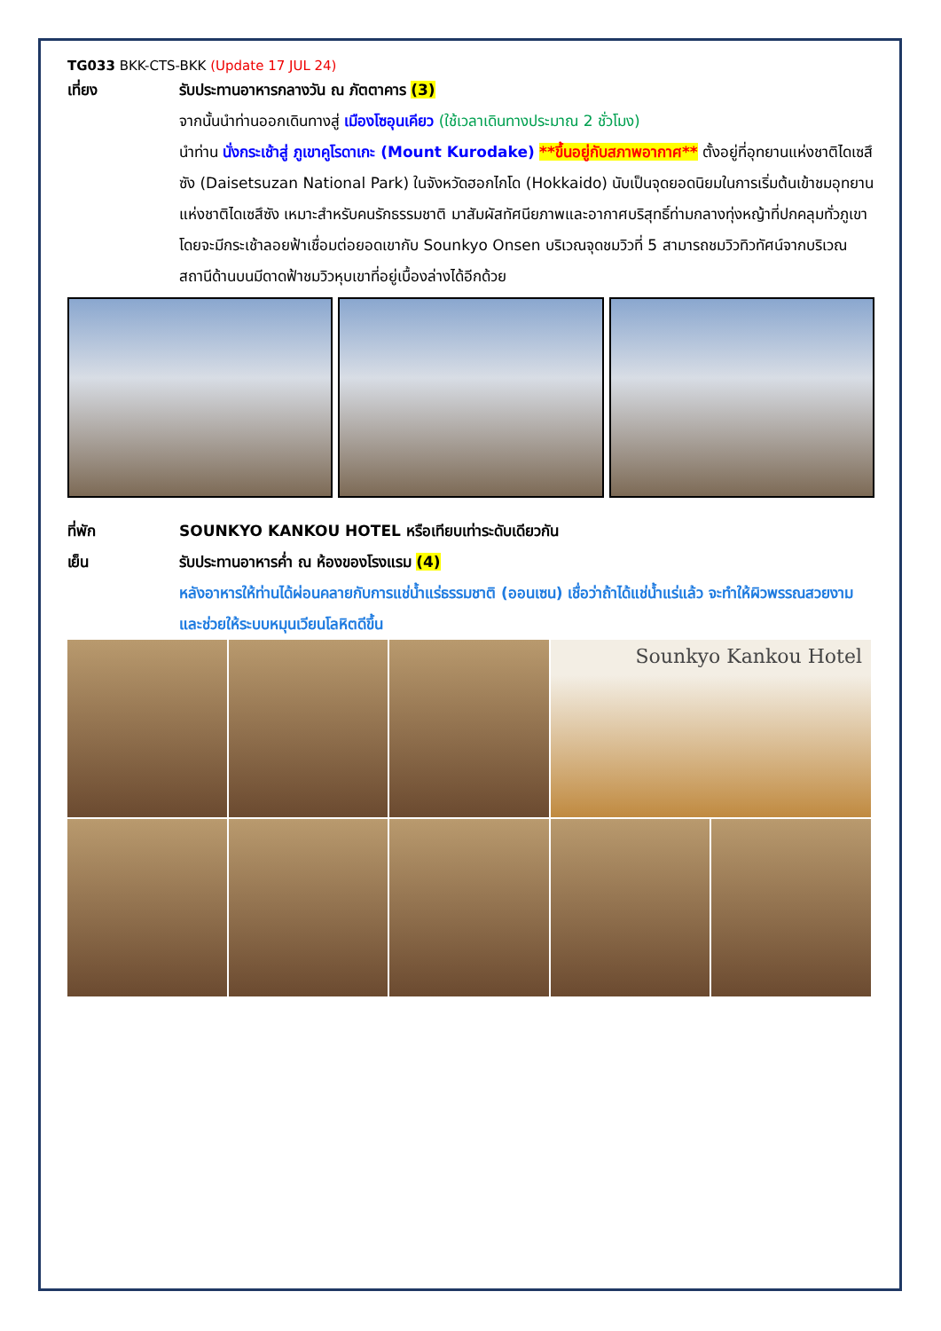TG033 BKK-CTS-BKK (Update 17 JUL 24)
เที่ยง รับประทานอาหารกลางวัน ณ ภัตตาคาร (3)
จากนั้นนำท่านออกเดินทางสู่ เมืองโซอุนเคียว (ใช้เวลาเดินทางประมาณ 2 ชั่วโมง)
นำท่าน นั่งกระเช้าสู่ ภูเขาคูโรดาเกะ (Mount Kurodake) **ขึ้นอยู่กับสภาพอากาศ** ตั้งอยู่ที่อุทยานแห่งชาติไดเซสึซัง (Daisetsuzan National Park) ในจังหวัดฮอกไกโด (Hokkaido) นับเป็นจุดยอดนิยมในการเริ่มต้นเข้าชมอุทยานแห่งชาติไดเซสึซัง เหมาะสำหรับคนรักธรรมชาติ มาสัมผัสทัศนียภาพและอากาศบริสุทธิ์ท่ามกลางทุ่งหญ้าที่ปกคลุมทั่วภูเขา โดยจะมีกระเช้าลอยฟ้าเชื่อมต่อยอดเขากับ Sounkyo Onsen บริเวณจุดชมวิวที่ 5 สามารถชมวิวทิวทัศน์จากบริเวณสถานีด้านบนมีดาดฟ้าชมวิวหุบเขาที่อยู่เบื้องล่างได้อีกด้วย
ที่พัก SOUNKYO KANKOU HOTEL หรือเทียบเท่าระดับเดียวกัน
เย็น รับประทานอาหารค่ำ ณ ห้องของโรงแรม (4)
หลังอาหารให้ท่านได้ผ่อนคลายกับการแช่น้ำแร่ธรรมชาติ (ออนเซน) เชื่อว่าถ้าได้แช่น้ำแร่แล้ว จะทำให้ผิวพรรณสวยงามและช่วยให้ระบบหมุนเวียนโลหิตดีขึ้น
Sounkyo Kankou Hotel